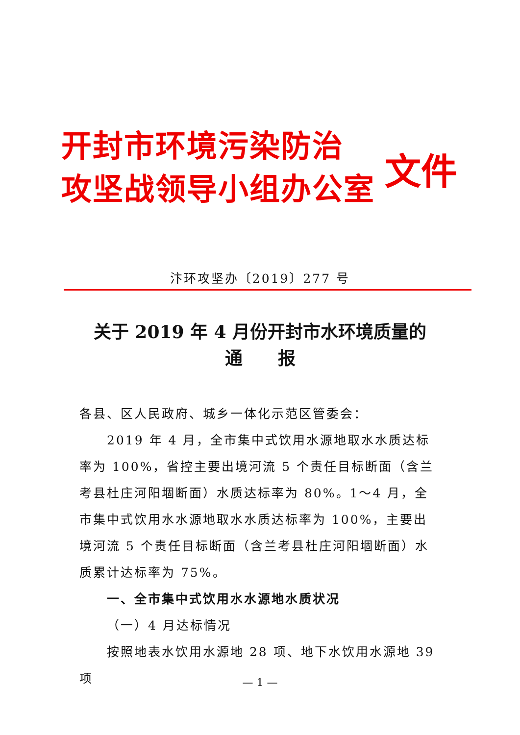开封市环境污染防治
攻坚战领导小组办公室
文件
汴环攻坚办〔2019〕277 号
关于 2019 年 4 月份开封市水环境质量的
通　　报
各县、区人民政府、城乡一体化示范区管委会：
2019 年 4 月，全市集中式饮用水源地取水水质达标率为 100%，省控主要出境河流 5 个责任目标断面（含兰考县杜庄河阳堌断面）水质达标率为 80%。1～4 月，全市集中式饮用水水源地取水水质达标率为 100%，主要出境河流 5 个责任目标断面（含兰考县杜庄河阳堌断面）水质累计达标率为 75%。
一、全市集中式饮用水水源地水质状况
（一）4 月达标情况
按照地表水饮用水源地 28 项、地下水饮用水源地 39 项
— 1 —